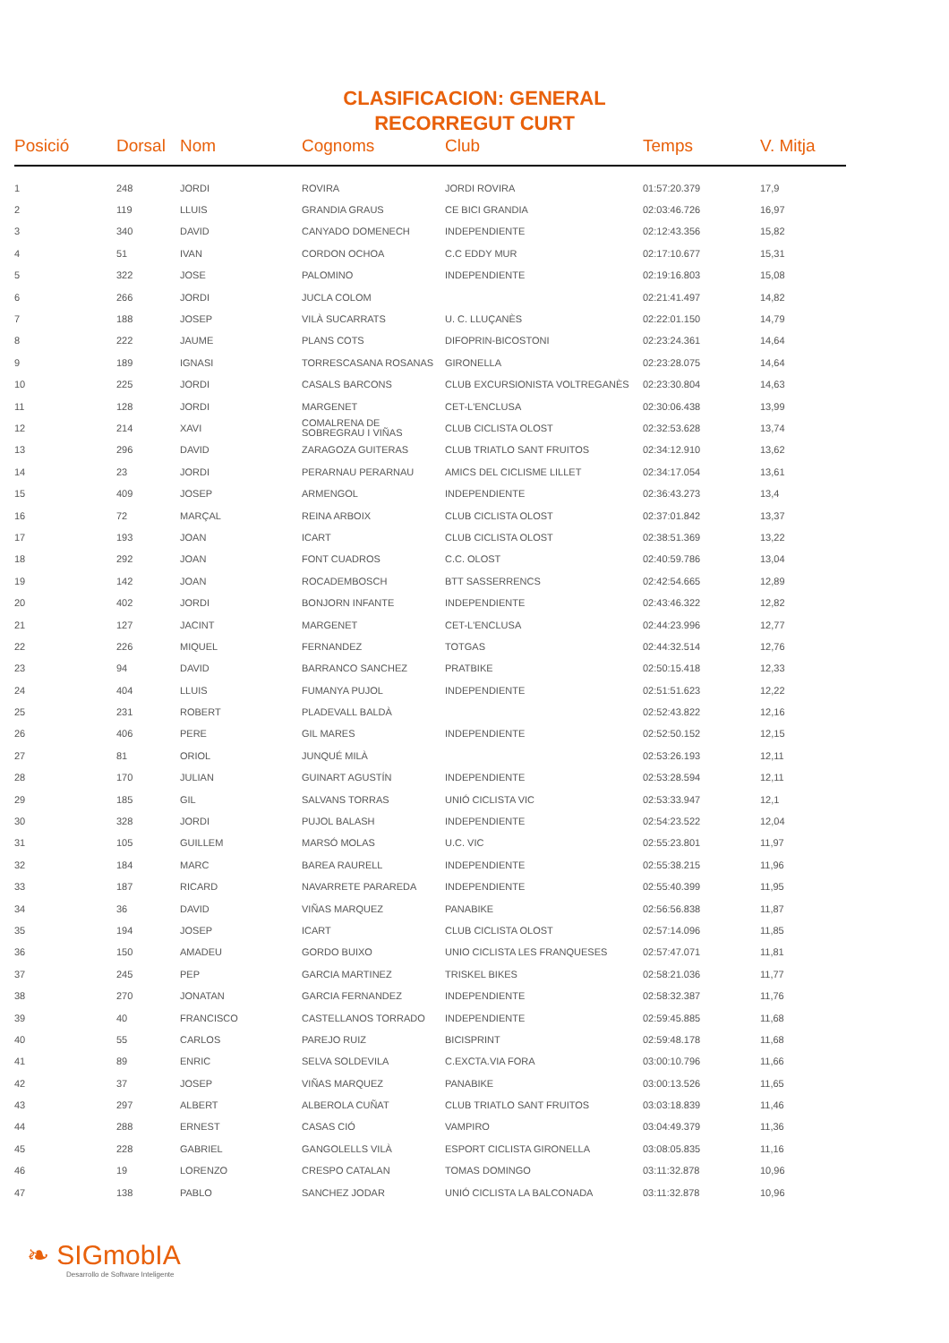CLASIFICACION: GENERAL
RECORREGUT CURT
| Posició | Dorsal | Nom | Cognoms | Club | Temps | V. Mitja |
| --- | --- | --- | --- | --- | --- | --- |
| 1 | 248 | JORDI | ROVIRA | JORDI ROVIRA | 01:57:20.379 | 17,9 |
| 2 | 119 | LLUIS | GRANDIA GRAUS | CE BICI GRANDIA | 02:03:46.726 | 16,97 |
| 3 | 340 | DAVID | CANYADO DOMENECH | INDEPENDIENTE | 02:12:43.356 | 15,82 |
| 4 | 51 | IVAN | CORDON OCHOA | C.C EDDY MUR | 02:17:10.677 | 15,31 |
| 5 | 322 | JOSE | PALOMINO | INDEPENDIENTE | 02:19:16.803 | 15,08 |
| 6 | 266 | JORDI | JUCLA COLOM | | 02:21:41.497 | 14,82 |
| 7 | 188 | JOSEP | VILÀ SUCARRATS | U. C. LLUÇANÈS | 02:22:01.150 | 14,79 |
| 8 | 222 | JAUME | PLANS COTS | DIFOPRIN-BICOSTONI | 02:23:24.361 | 14,64 |
| 9 | 189 | IGNASI | TORRESCASANA ROSANAS | GIRONELLA | 02:23:28.075 | 14,64 |
| 10 | 225 | JORDI | CASALS BARCONS | CLUB EXCURSIONISTA VOLTREGANÈS | 02:23:30.804 | 14,63 |
| 11 | 128 | JORDI | MARGENET | CET-L'ENCLUSA | 02:30:06.438 | 13,99 |
| 12 | 214 | XAVI | COMALRENA DE SOBREGRAU I VIÑAS | CLUB CICLISTA OLOST | 02:32:53.628 | 13,74 |
| 13 | 296 | DAVID | ZARAGOZA GUITERAS | CLUB TRIATLO SANT FRUITOS | 02:34:12.910 | 13,62 |
| 14 | 23 | JORDI | PERARNAU PERARNAU | AMICS DEL CICLISME LILLET | 02:34:17.054 | 13,61 |
| 15 | 409 | JOSEP | ARMENGOL | INDEPENDIENTE | 02:36:43.273 | 13,4 |
| 16 | 72 | MARÇAL | REINA ARBOIX | CLUB CICLISTA OLOST | 02:37:01.842 | 13,37 |
| 17 | 193 | JOAN | ICART | CLUB CICLISTA OLOST | 02:38:51.369 | 13,22 |
| 18 | 292 | JOAN | FONT CUADROS | C.C. OLOST | 02:40:59.786 | 13,04 |
| 19 | 142 | JOAN | ROCADEMBOSCH | BTT SASSERRENCS | 02:42:54.665 | 12,89 |
| 20 | 402 | JORDI | BONJORN INFANTE | INDEPENDIENTE | 02:43:46.322 | 12,82 |
| 21 | 127 | JACINT | MARGENET | CET-L'ENCLUSA | 02:44:23.996 | 12,77 |
| 22 | 226 | MIQUEL | FERNANDEZ | TOTGAS | 02:44:32.514 | 12,76 |
| 23 | 94 | DAVID | BARRANCO SANCHEZ | PRATBIKE | 02:50:15.418 | 12,33 |
| 24 | 404 | LLUIS | FUMANYA PUJOL | INDEPENDIENTE | 02:51:51.623 | 12,22 |
| 25 | 231 | ROBERT | PLADEVALL BALDÀ | | 02:52:43.822 | 12,16 |
| 26 | 406 | PERE | GIL MARES | INDEPENDIENTE | 02:52:50.152 | 12,15 |
| 27 | 81 | ORIOL | JUNQUÉ MILÀ | | 02:53:26.193 | 12,11 |
| 28 | 170 | JULIAN | GUINART AGUSTÍN | INDEPENDIENTE | 02:53:28.594 | 12,11 |
| 29 | 185 | GIL | SALVANS TORRAS | UNIÓ CICLISTA VIC | 02:53:33.947 | 12,1 |
| 30 | 328 | JORDI | PUJOL BALASH | INDEPENDIENTE | 02:54:23.522 | 12,04 |
| 31 | 105 | GUILLEM | MARSÓ MOLAS | U.C. VIC | 02:55:23.801 | 11,97 |
| 32 | 184 | MARC | BAREA RAURELL | INDEPENDIENTE | 02:55:38.215 | 11,96 |
| 33 | 187 | RICARD | NAVARRETE PARAREDA | INDEPENDIENTE | 02:55:40.399 | 11,95 |
| 34 | 36 | DAVID | VIÑAS MARQUEZ | PANABIKE | 02:56:56.838 | 11,87 |
| 35 | 194 | JOSEP | ICART | CLUB CICLISTA OLOST | 02:57:14.096 | 11,85 |
| 36 | 150 | AMADEU | GORDO BUIXO | UNIO CICLISTA LES FRANQUESES | 02:57:47.071 | 11,81 |
| 37 | 245 | PEP | GARCIA MARTINEZ | TRISKEL BIKES | 02:58:21.036 | 11,77 |
| 38 | 270 | JONATAN | GARCIA FERNANDEZ | INDEPENDIENTE | 02:58:32.387 | 11,76 |
| 39 | 40 | FRANCISCO | CASTELLANOS TORRADO | INDEPENDIENTE | 02:59:45.885 | 11,68 |
| 40 | 55 | CARLOS | PAREJO RUIZ | BICISPRINT | 02:59:48.178 | 11,68 |
| 41 | 89 | ENRIC | SELVA SOLDEVILA | C.EXCTA.VIA FORA | 03:00:10.796 | 11,66 |
| 42 | 37 | JOSEP | VIÑAS MARQUEZ | PANABIKE | 03:00:13.526 | 11,65 |
| 43 | 297 | ALBERT | ALBEROLA CUÑAT | CLUB TRIATLO SANT FRUITOS | 03:03:18.839 | 11,46 |
| 44 | 288 | ERNEST | CASAS CIÓ | VAMPIRO | 03:04:49.379 | 11,36 |
| 45 | 228 | GABRIEL | GANGOLELLS VILÀ | ESPORT CICLISTA GIRONELLA | 03:08:05.835 | 11,16 |
| 46 | 19 | LORENZO | CRESPO CATALAN | TOMAS DOMINGO | 03:11:32.878 | 10,96 |
| 47 | 138 | PABLO | SANCHEZ JODAR | UNIÓ CICLISTA LA BALCONADA | 03:11:32.878 | 10,96 |
❧ SIGmobIA
Desarrollo de Software Inteligente